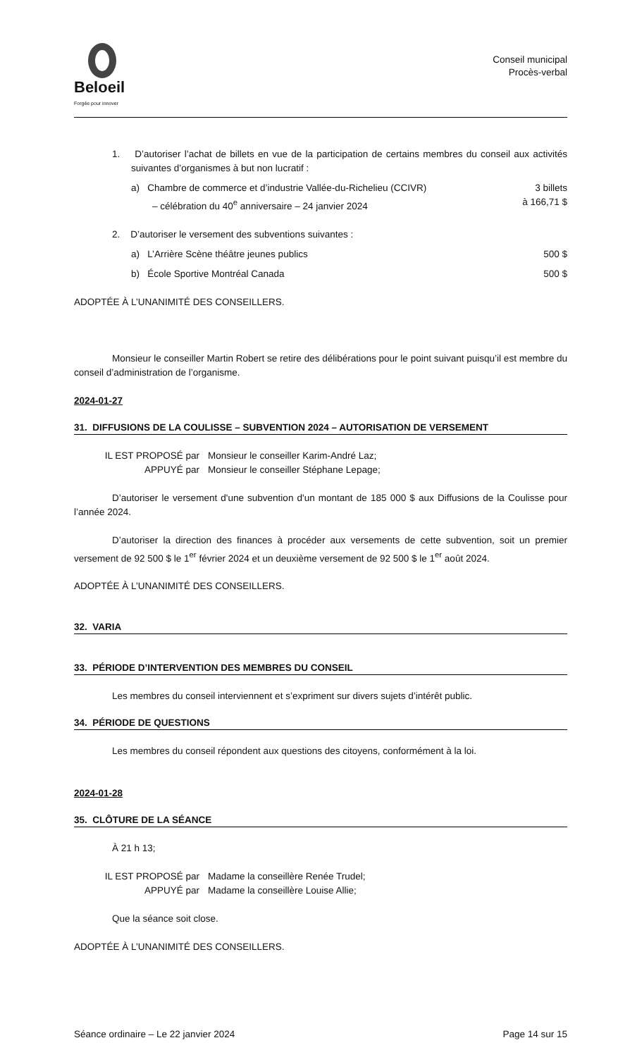Beloeil
Forgée pour innover
Conseil municipal
Procès-verbal
1. D’autoriser l’achat de billets en vue de la participation de certains membres du conseil aux activités suivantes d’organismes à but non lucratif :
a) Chambre de commerce et d’industrie Vallée-du-Richelieu (CCIVR) 3 billets
– célébration du 40<sup>e</sup> anniversaire – 24 janvier 2024 à 166,71 $
2. D’autoriser le versement des subventions suivantes :
a) L’Arrière Scène théâtre jeunes publics 500 $
b) École Sportive Montréal Canada 500 $
ADOPTÉE À L’UNANIMITÉ DES CONSEILLERS.
Monsieur le conseiller Martin Robert se retire des délibérations pour le point suivant puisqu’il est membre du conseil d’administration de l’organisme.
2024-01-27
31. DIFFUSIONS DE LA COULISSE – SUBVENTION 2024 – AUTORISATION DE VERSEMENT
IL EST PROPOSÉ par Monsieur le conseiller Karim-André Laz; APPUYÉ par Monsieur le conseiller Stéphane Lepage;
D’autoriser le versement d'une subvention d'un montant de 185 000 $ aux Diffusions de la Coulisse pour l’année 2024.
D’autoriser la direction des finances à procéder aux versements de cette subvention, soit un premier versement de 92 500 $ le 1<sup>er</sup> février 2024 et un deuxième versement de 92 500 $ le 1<sup>er</sup> août 2024.
ADOPTÉE À L’UNANIMITÉ DES CONSEILLERS.
32. VARIA
33. PÉRIODE D’INTERVENTION DES MEMBRES DU CONSEIL
Les membres du conseil interviennent et s’expriment sur divers sujets d’intérêt public.
34. PÉRIODE DE QUESTIONS
Les membres du conseil répondent aux questions des citoyens, conformément à la loi.
2024-01-28
35. CLÔTURE DE LA SÉANCE
À 21 h 13;
IL EST PROPOSÉ par Madame la conseillère Renée Trudel; APPUYÉ par Madame la conseillère Louise Allie;
Que la séance soit close.
ADOPTÉE À L’UNANIMITÉ DES CONSEILLERS.
Séance ordinaire – Le 22 janvier 2024 Page 14 sur 15